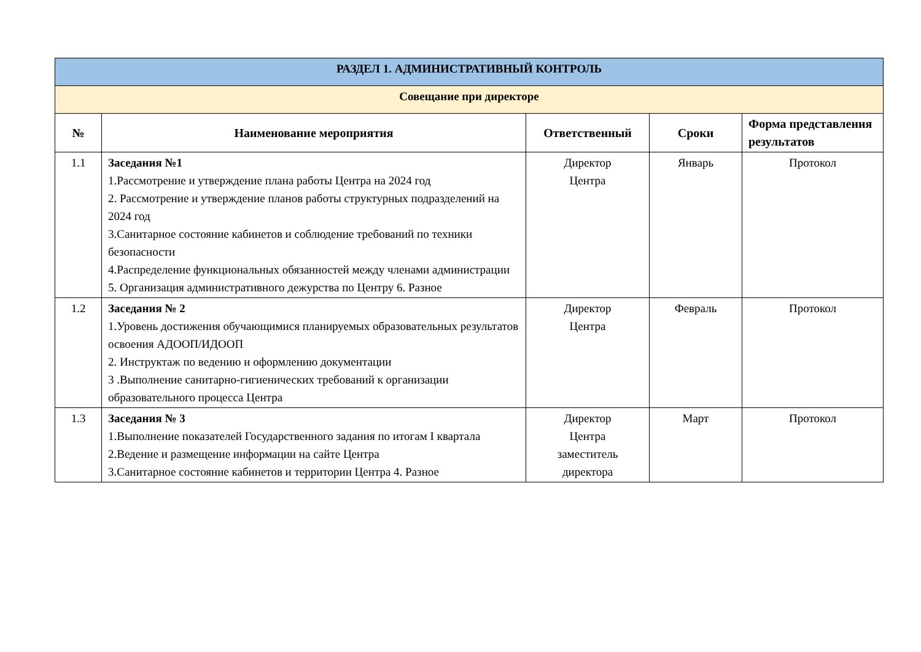| РАЗДЕЛ 1. АДМИНИСТРАТИВНЫЙ КОНТРОЛЬ | | | | |
| Совещание при директоре | | | | |
| № | Наименование мероприятия | Ответственный | Сроки | Форма представления результатов |
| 1.1 | Заседания №1 1.Рассмотрение и утверждение плана работы Центра на 2024 год 2. Рассмотрение и утверждение планов работы структурных подразделений на 2024 год 3.Санитарное состояние кабинетов и соблюдение требований по техники безопасности 4.Распределение функциональных обязанностей между членами администрации 5. Организация административного дежурства по Центру 6. Разное | Директор Центра | Январь | Протокол |
| 1.2 | Заседания № 2 1.Уровень достижения обучающимися планируемых образовательных результатов освоения АДООП/ИДООП 2. Инструктаж по ведению и оформлению документации 3 .Выполнение санитарно-гигиенических требований к организации образовательного процесса Центра | Директор Центра | Февраль | Протокол |
| 1.3 | Заседания № 3 1.Выполнение показателей Государственного задания по итогам I квартала 2.Ведение и размещение информации на сайте Центра 3.Санитарное состояние кабинетов и территории Центра 4. Разное | Директор Центра заместитель директора | Март | Протокол |